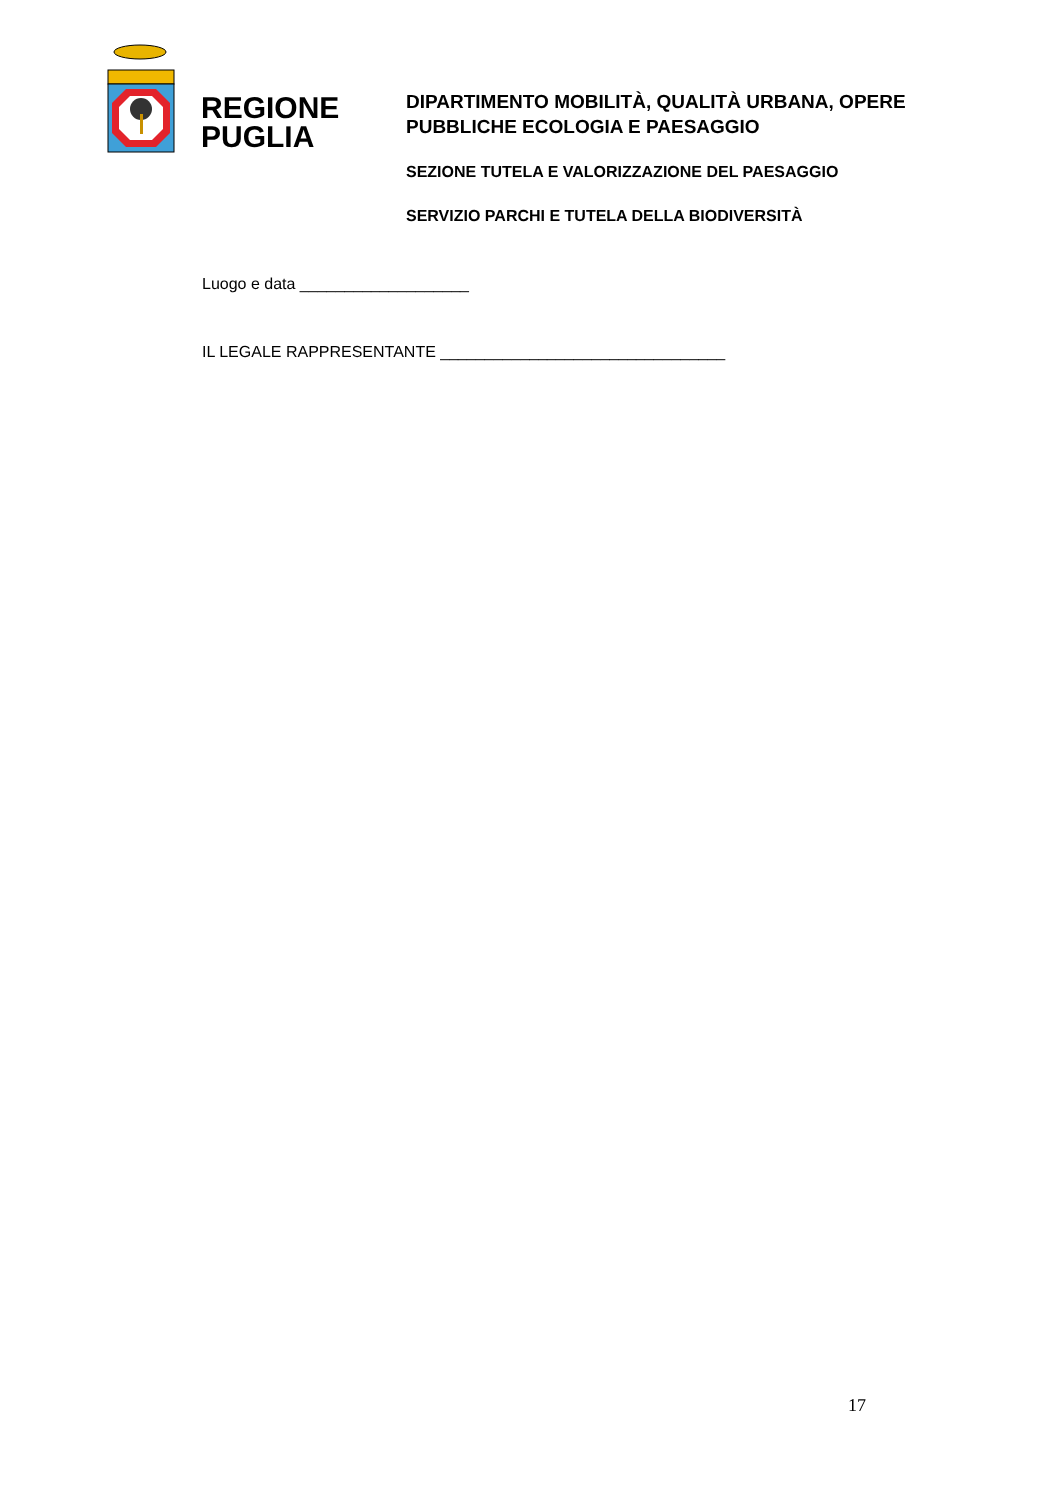REGIONE
PUGLIA
DIPARTIMENTO MOBILITÀ, QUALITÀ URBANA, OPERE PUBBLICHE ECOLOGIA E PAESAGGIO
SEZIONE TUTELA E VALORIZZAZIONE DEL PAESAGGIO
SERVIZIO PARCHI E TUTELA DELLA BIODIVERSITÀ
Luogo e data ___________________
IL LEGALE RAPPRESENTANTE ________________________________
17